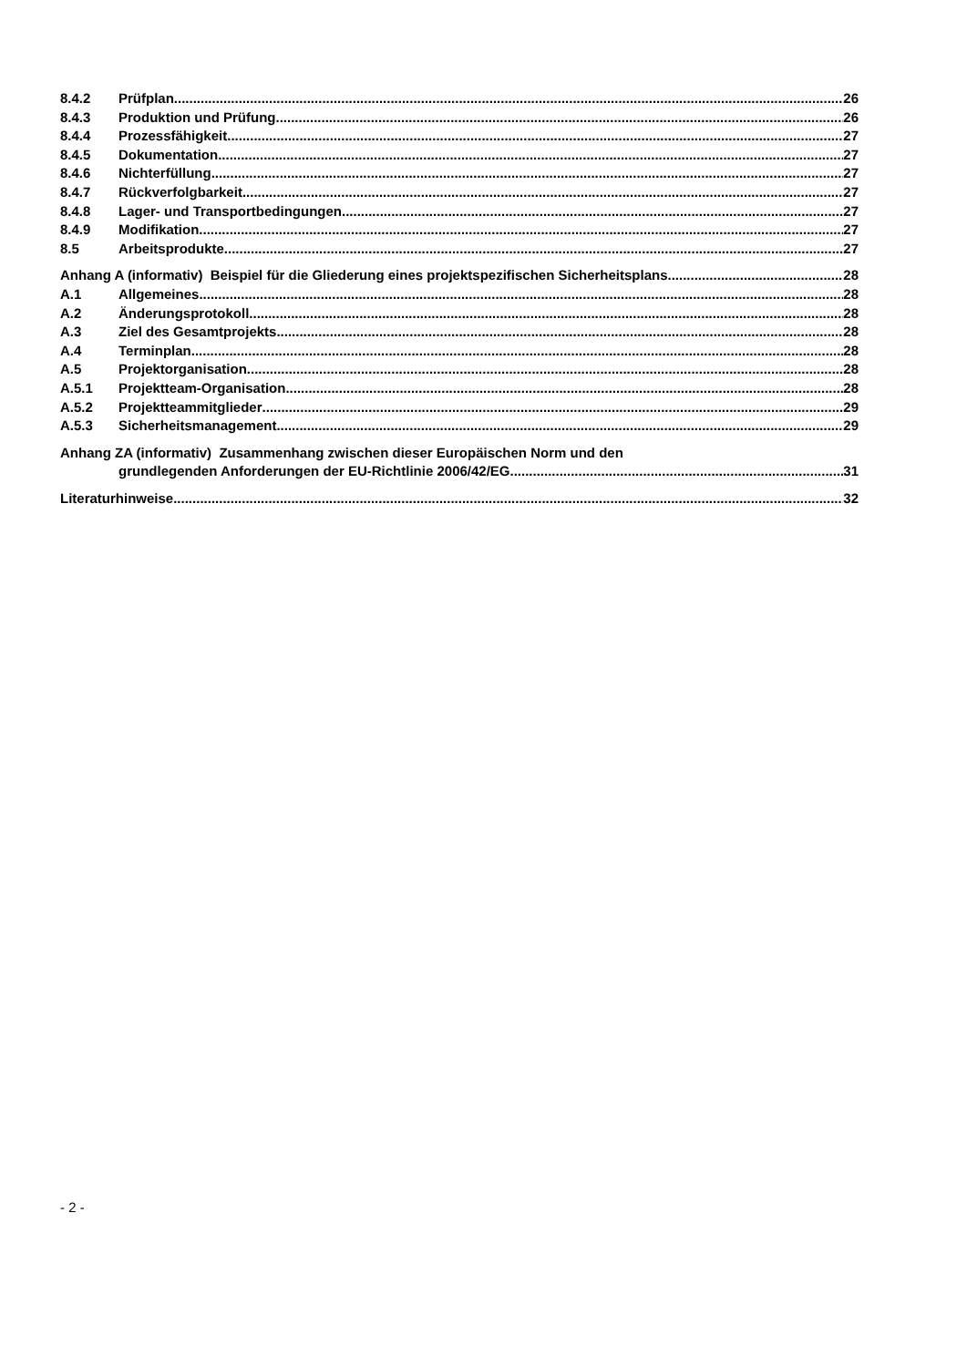8.4.2 Prüfplan 26
8.4.3 Produktion und Prüfung 26
8.4.4 Prozessfähigkeit 27
8.4.5 Dokumentation 27
8.4.6 Nichterfüllung 27
8.4.7 Rückverfolgbarkeit 27
8.4.8 Lager- und Transportbedingungen 27
8.4.9 Modifikation 27
8.5 Arbeitsprodukte 27
Anhang A (informativ) Beispiel für die Gliederung eines projektspezifischen Sicherheitsplans 28
A.1 Allgemeines 28
A.2 Änderungsprotokoll 28
A.3 Ziel des Gesamtprojekts 28
A.4 Terminplan 28
A.5 Projektorganisation 28
A.5.1 Projektteam-Organisation 28
A.5.2 Projektteammitglieder 29
A.5.3 Sicherheitsmanagement 29
Anhang ZA (informativ) Zusammenhang zwischen dieser Europäischen Norm und den
grundlegenden Anforderungen der EU-Richtlinie 2006/42/EG 31
Literaturhinweise 32
- 2 -